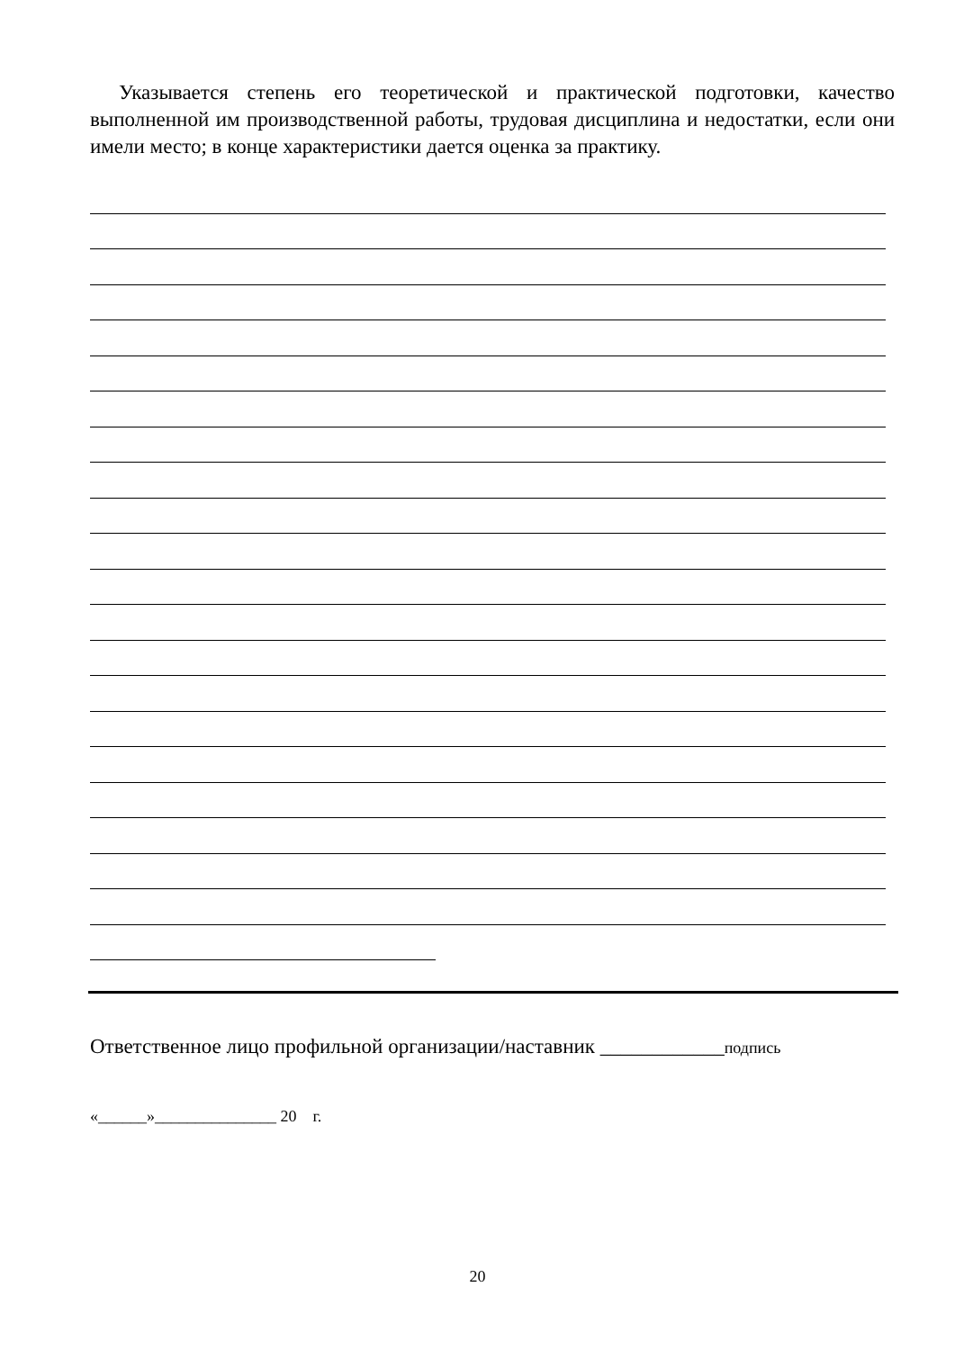Указывается степень его теоретической и практической подготовки, качество выполненной им производственной работы, трудовая дисциплина и недостатки, если они имели место; в конце характеристики дается оценка за практику.
Ответственное лицо профильной организации/наставник ____________подпись
«______»_______________ 20 г.
20